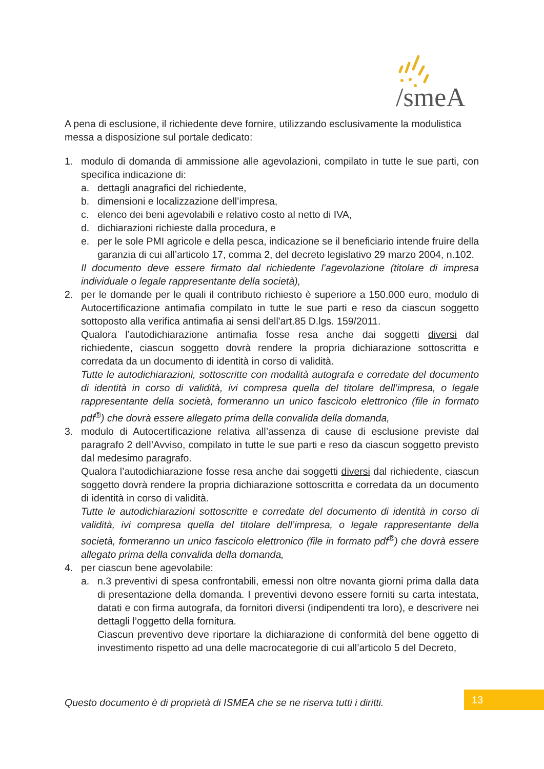/smeA
A pena di esclusione, il richiedente deve fornire, utilizzando esclusivamente la modulistica messa a disposizione sul portale dedicato:
1. modulo di domanda di ammissione alle agevolazioni, compilato in tutte le sue parti, con specifica indicazione di:
a. dettagli anagrafici del richiedente,
b. dimensioni e localizzazione dell’impresa,
c. elenco dei beni agevolabili e relativo costo al netto di IVA,
d. dichiarazioni richieste dalla procedura, e
e. per le sole PMI agricole e della pesca, indicazione se il beneficiario intende fruire della garanzia di cui all’articolo 17, comma 2, del decreto legislativo 29 marzo 2004, n.102.
Il documento deve essere firmato dal richiedente l’agevolazione (titolare di impresa individuale o legale rappresentante della società),
2. per le domande per le quali il contributo richiesto è superiore a 150.000 euro, modulo di Autocertificazione antimafia compilato in tutte le sue parti e reso da ciascun soggetto sottoposto alla verifica antimafia ai sensi dell'art.85 D.lgs. 159/2011.
Qualora l’autodichiarazione antimafia fosse resa anche dai soggetti diversi dal richiedente, ciascun soggetto dovrà rendere la propria dichiarazione sottoscritta e corredata da un documento di identità in corso di validità.
Tutte le autodichiarazioni, sottoscritte con modalità autografa e corredate del documento di identità in corso di validità, ivi compresa quella del titolare dell’impresa, o legale rappresentante della società, formeranno un unico fascicolo elettronico (file in formato pdf<sup>®</sup>) che dovrà essere allegato prima della convalida della domanda,
3. modulo di Autocertificazione relativa all’assenza di cause di esclusione previste dal paragrafo 2 dell’Avviso, compilato in tutte le sue parti e reso da ciascun soggetto previsto dal medesimo paragrafo.
Qualora l’autodichiarazione fosse resa anche dai soggetti diversi dal richiedente, ciascun soggetto dovrà rendere la propria dichiarazione sottoscritta e corredata da un documento di identità in corso di validità.
Tutte le autodichiarazioni sottoscritte e corredate del documento di identità in corso di validità, ivi compresa quella del titolare dell’impresa, o legale rappresentante della società, formeranno un unico fascicolo elettronico (file in formato pdf<sup>®</sup>) che dovrà essere allegato prima della convalida della domanda,
4. per ciascun bene agevolabile:
a. n.3 preventivi di spesa confrontabili, emessi non oltre novanta giorni prima dalla data di presentazione della domanda. I preventivi devono essere forniti su carta intestata, datati e con firma autografa, da fornitori diversi (indipendenti tra loro), e descrivere nei dettagli l’oggetto della fornitura.
Ciascun preventivo deve riportare la dichiarazione di conformità del bene oggetto di investimento rispetto ad una delle macrocategorie di cui all’articolo 5 del Decreto,
Questo documento è di proprietà di ISMEA che se ne riserva tutti i diritti.
13